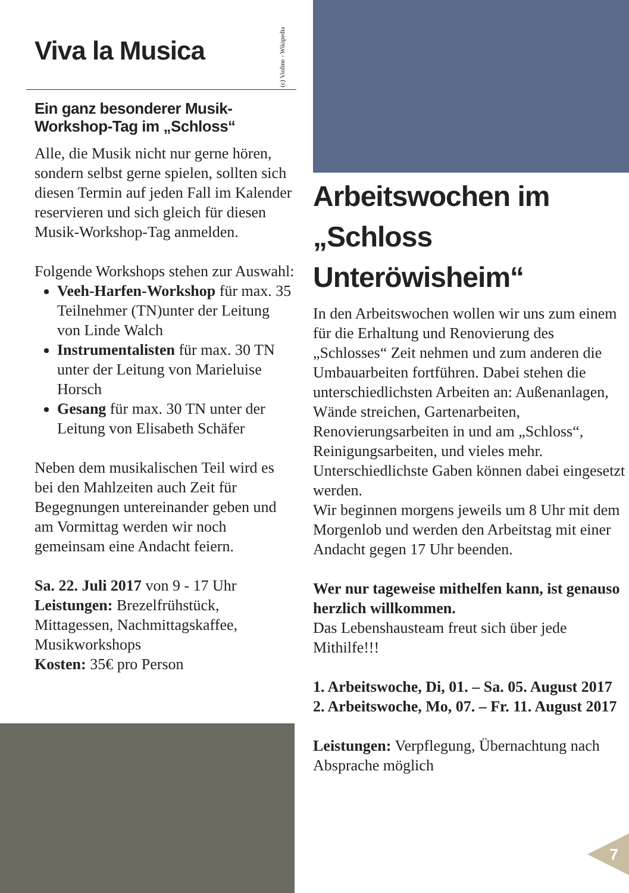Viva la Musica
Ein ganz besonderer Musik-Workshop-Tag im „Schloss“
Alle, die Musik nicht nur gerne hören, sondern selbst gerne spielen, sollten sich diesen Termin auf jeden Fall im Kalender reservieren und sich gleich für diesen Musik-Workshop-Tag anmelden.
Folgende Workshops stehen zur Auswahl:
Veeh-Harfen-Workshop für max. 35 Teilnehmer (TN)unter der Leitung von Linde Walch
Instrumentalisten für max. 30 TN unter der Leitung von Marieluise Horsch
Gesang für max. 30 TN unter der Leitung von Elisabeth Schäfer
Neben dem musikalischen Teil wird es bei den Mahlzeiten auch Zeit für Begegnungen untereinander geben und am Vormittag werden wir noch gemeinsam eine Andacht feiern.
Sa. 22. Juli 2017 von 9 - 17 Uhr
Leistungen: Brezelfrühstück, Mittagessen, Nachmittagskaffee, Musikworkshops
Kosten: 35€ pro Person
(c) Violine - Wikipedia
Arbeitswochen im „Schloss Unteröwisheim“
In den Arbeitswochen wollen wir uns zum einem für die Erhaltung und Renovierung des „Schlosses“ Zeit nehmen und zum anderen die Umbauarbeiten fortführen. Dabei stehen die unterschiedlichsten Arbeiten an: Außenanlagen, Wände streichen, Gartenarbeiten, Renovierungsarbeiten in und am „Schloss“, Reinigungsarbeiten, und vieles mehr. Unterschiedlichste Gaben können dabei eingesetzt werden.
Wir beginnen morgens jeweils um 8 Uhr mit dem Morgenlob und werden den Arbeitstag mit einer Andacht gegen 17 Uhr beenden.
Wer nur tageweise mithelfen kann, ist genauso herzlich willkommen.
Das Lebenshausteam freut sich über jede Mithilfe!!!
1. Arbeitswoche, Di, 01. – Sa. 05. August 2017
2. Arbeitswoche, Mo, 07. – Fr. 11. August 2017
Leistungen: Verpflegung, Übernachtung nach Absprache möglich
7